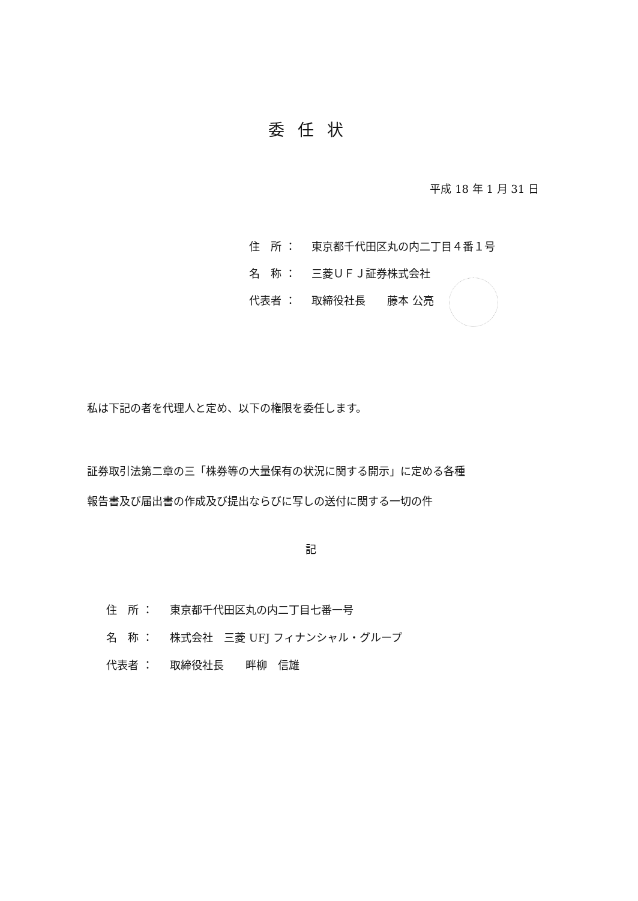委任状
平成 18 年 1 月 31 日
住　所 ： 東京都千代田区丸の内二丁目４番１号
名　称 ： 三菱ＵＦＪ証券株式会社
代表者 ： 取締役社長　　藤本 公亮
私は下記の者を代理人と定め、以下の権限を委任します。
証券取引法第二章の三「株券等の大量保有の状況に関する開示」に定める各種
報告書及び届出書の作成及び提出ならびに写しの送付に関する一切の件
記
住　所 ： 東京都千代田区丸の内二丁目七番一号
名　称 ： 株式会社　三菱 UFJ フィナンシャル・グループ
代表者 ： 取締役社長　　畔柳　信雄